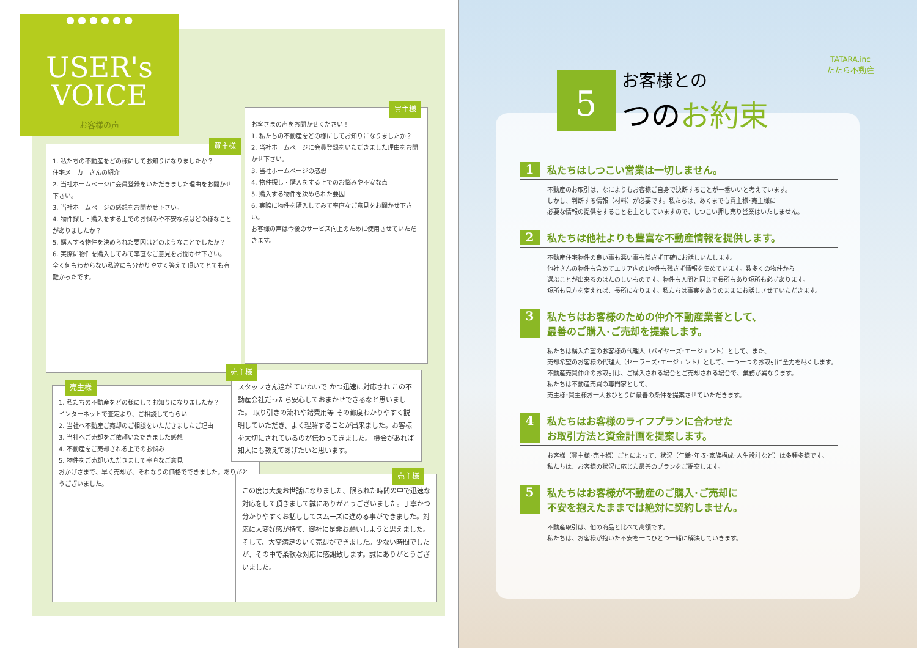● ● ● ● ● ●
USER's
VOICE
お客様の声
1. 私たちの不動産をどの様にしてお知りになりましたか？
住宅メーカーさんの紹介
2. 当社ホームページに会員登録をいただきました理由をお聞かせ下さい。
3. 当社ホームページの感想をお聞かせ下さい。
4. 物件探し・購入をする上でのお悩みや不安な点はどの様なことがありましたか？
5. 購入する物件を決められた要因はどのようなことでしたか？
6. 実際に物件を購入してみて率直なご意見をお聞かせ下さい。
全く何もわからない私達にも分かりやすく答えて頂いてとても有難かったです。
買主様
お客さまの声をお聞かせください！
1. 私たちの不動産をどの様にしてお知りになりましたか？
2. 当社ホームページに会員登録をいただきました理由をお聞かせ下さい。
3. 当社ホームページの感想
4. 物件探し・購入をする上でのお悩みや不安な点
5. 購入する物件を決められた要因
6. 実際に物件を購入してみて率直なご意見をお聞かせ下さい。
お客様の声は今後のサービス向上のために使用させていただきます。
買主様
1. 私たちの不動産をどの様にしてお知りになりましたか？
インターネットで査定より、ご相談してもらい
2. 当社へ不動産ご売却のご相談をいただきましたご理由
3. 当社へご売却をご依頼いただきました感想
4. 不動産をご売却される上でのお悩み
5. 物件をご売却いただきまして率直なご意見
おかげさまで、早く売却が、それなりの価格でできました。ありがとうございました。
売主様
スタッフさん達が ていねいで かつ迅速に対応され この不動産会社だったら安心しておまかせできるなと思いました。 取り引きの流れや諸費用等 その都度わかりやすく説明していただき、よく理解することが出来ました。お客様を大切にされているのが伝わってきました。 機会があれば知人にも教えてあげたいと思います。
売主様
この度は大変お世話になりました。限られた時間の中で迅速な対応をして頂きまして誠にありがとうございました。丁寧かつ分かりやすくお話ししてスムーズに進める事ができました。対応に大変好感が持て、御社に是非お願いしようと思えました。そして、大変満足のいく売却ができました。少ない時間でしたが、その中で柔軟な対応に感謝致します。誠にありがとうございました。
売主様
TATARA.inc
たたら不動産
5
お客様との
つのお約束
1 私たちはしつこい営業は一切しません。
不動産のお取引は、なによりもお客様ご自身で決断することが一番いいと考えています。
しかし、判断する情報（材料）が必要です。私たちは、あくまでも買主様･売主様に
必要な情報の提供をすることを主としていますので、しつこい押し売り営業はいたしません。
2 私たちは他社よりも豊富な不動産情報を提供します。
不動産住宅物件の良い事も悪い事も隠さず正確にお話しいたします。
他社さんの物件も含めてエリア内の1物件も残さず情報を集めています。数多くの物件から
選ぶことが出来るのはたのしいものです。物件も人間と同じで長所もあり短所も必ずあります。
短所も見方を変えれば、長所になります。私たちは事実をありのままにお話しさせていただきます。
3 私たちはお客様のための仲介不動産業者として、
最善のご購入･ご売却を提案します。
私たちは購入希望のお客様の代理人（バイヤーズ･エージェント）として、また、
売却希望のお客様の代理人（セーラーズ･エージェント）として、一つ一つのお取引に全力を尽くします。
不動産売買仲介のお取引は、ご購入される場合とご売却される場合で、業務が異なります。
私たちは不動産売買の専門家として、
売主様･買主様お一人おひとりに最善の条件を提案させていただきます。
4 私たちはお客様のライフプランに合わせた
お取引方法と資金計画を提案します。
お客様（買主様･売主様）ごとによって、状況（年齢･年収･家族構成･人生設計など）は多種多様です。
私たちは、お客様の状況に応じた最善のプランをご提案します。
5 私たちはお客様が不動産のご購入･ご売却に
不安を抱えたままでは絶対に契約しません。
不動産取引は、他の商品と比べて高額です。
私たちは、お客様が抱いた不安を一つひとつ一緒に解決していきます。